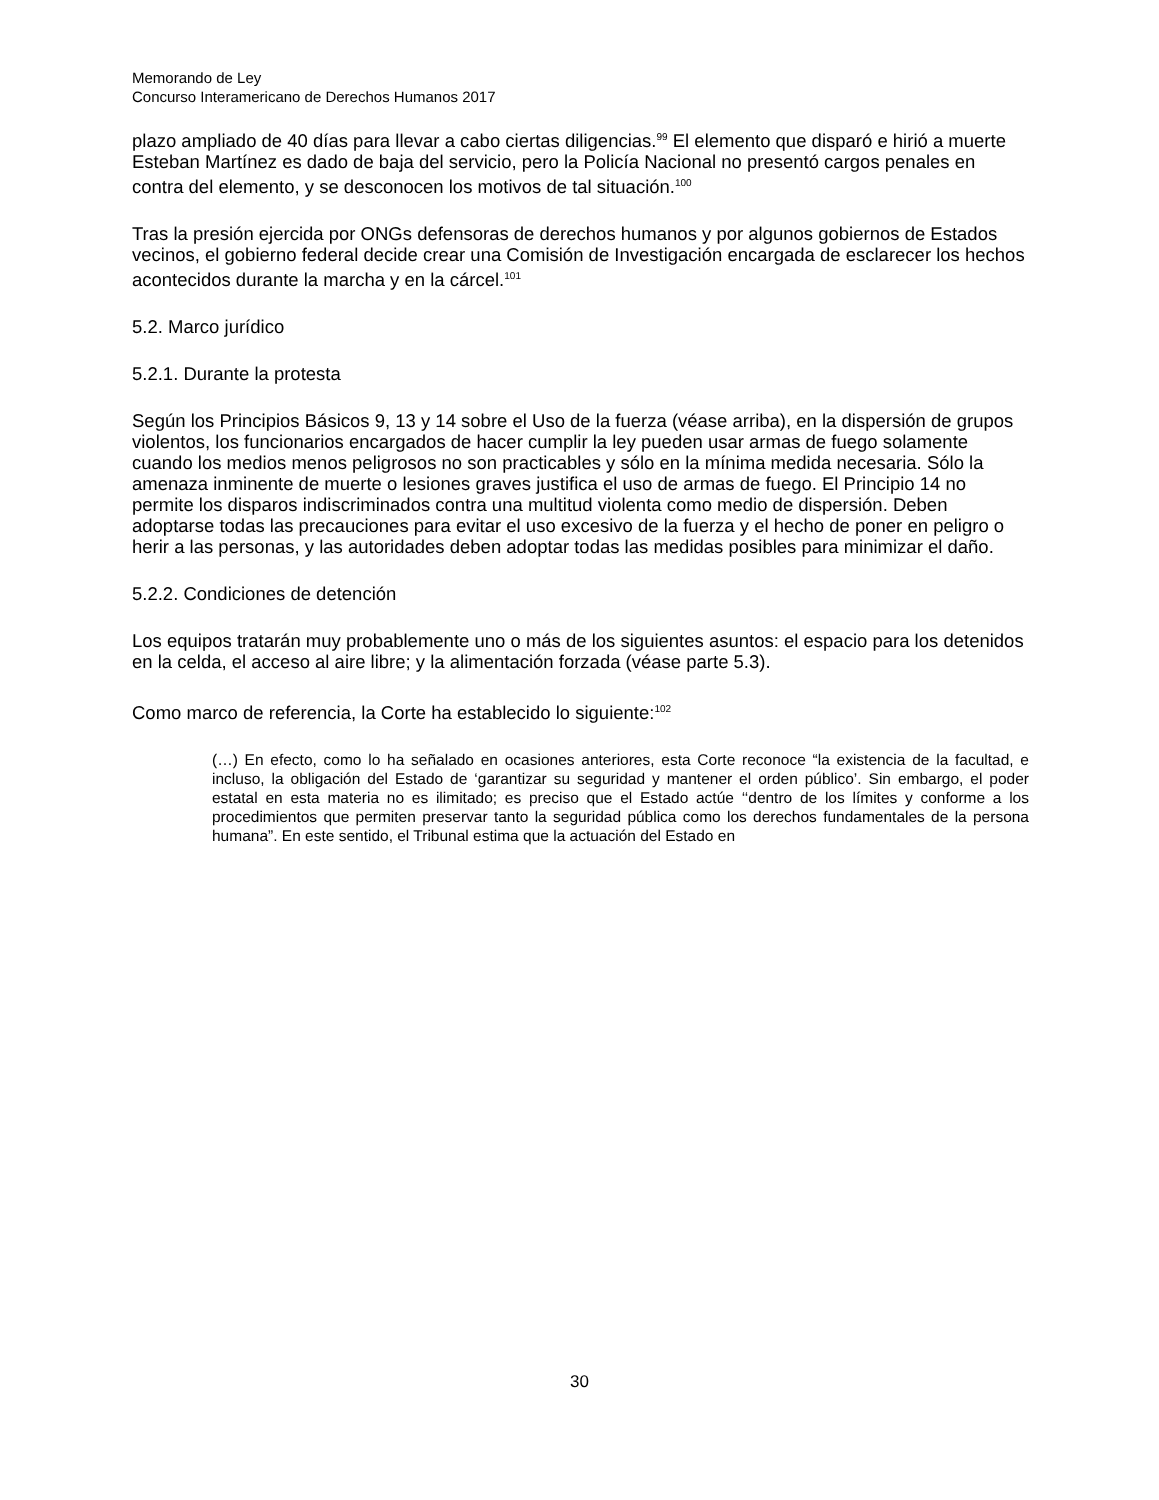Memorando de Ley
Concurso Interamericano de Derechos Humanos 2017
plazo ampliado de 40 días para llevar a cabo ciertas diligencias.<sup>99</sup> El elemento que disparó e hirió a muerte Esteban Martínez es dado de baja del servicio, pero la Policía Nacional no presentó cargos penales en contra del elemento, y se desconocen los motivos de tal situación.<sup>100</sup>
Tras la presión ejercida por ONGs defensoras de derechos humanos y por algunos gobiernos de Estados vecinos, el gobierno federal decide crear una Comisión de Investigación encargada de esclarecer los hechos acontecidos durante la marcha y en la cárcel.<sup>101</sup>
5.2. Marco jurídico
5.2.1. Durante la protesta
Según los Principios Básicos 9, 13 y 14 sobre el Uso de la fuerza (véase arriba), en la dispersión de grupos violentos, los funcionarios encargados de hacer cumplir la ley pueden usar armas de fuego solamente cuando los medios menos peligrosos no son practicables y sólo en la mínima medida necesaria. Sólo la amenaza inminente de muerte o lesiones graves justifica el uso de armas de fuego. El Principio 14 no permite los disparos indiscriminados contra una multitud violenta como medio de dispersión. Deben adoptarse todas las precauciones para evitar el uso excesivo de la fuerza y el hecho de poner en peligro o herir a las personas, y las autoridades deben adoptar todas las medidas posibles para minimizar el daño.
5.2.2. Condiciones de detención
Los equipos tratarán muy probablemente uno o más de los siguientes asuntos: el espacio para los detenidos en la celda, el acceso al aire libre; y la alimentación forzada (véase parte 5.3).
Como marco de referencia, la Corte ha establecido lo siguiente:<sup>102</sup>
(…) En efecto, como lo ha señalado en ocasiones anteriores, esta Corte reconoce “la existencia de la facultad, e incluso, la obligación del Estado de ‘garantizar su seguridad y mantener el orden público’. Sin embargo, el poder estatal en esta materia no es ilimitado; es preciso que el Estado actúe ‘‘dentro de los límites y conforme a los procedimientos que permiten preservar tanto la seguridad pública como los derechos fundamentales de la persona humana”. En este sentido, el Tribunal estima que la actuación del Estado en
30